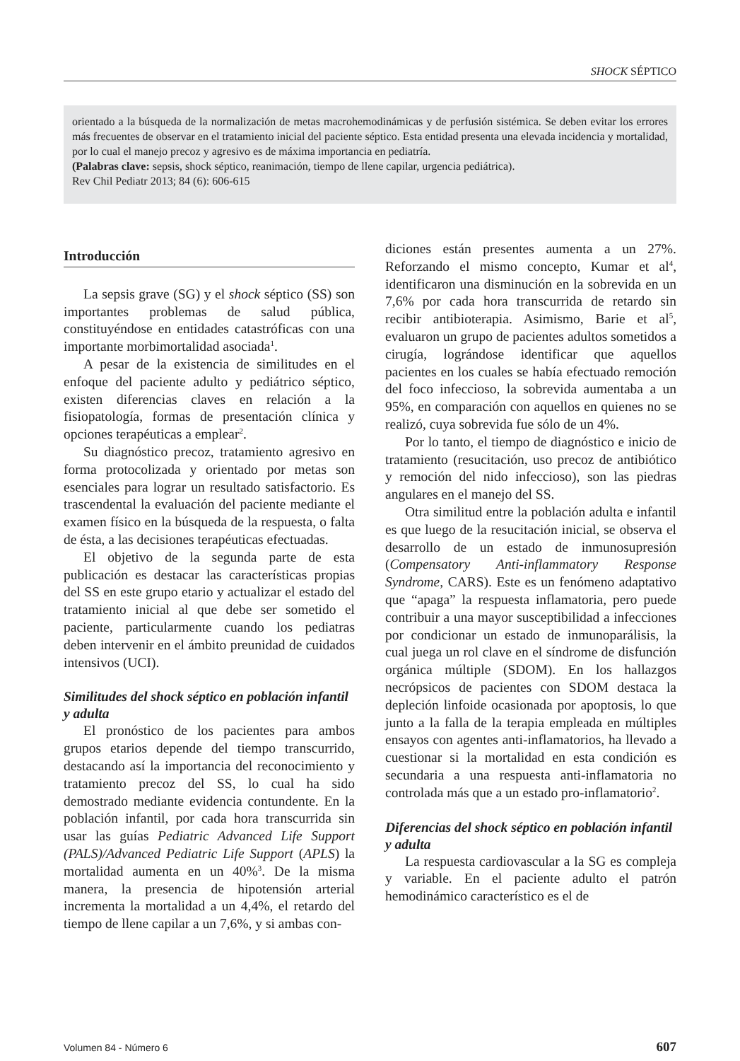SHOCK SÉPTICO
orientado a la búsqueda de la normalización de metas macrohemodinámicas y de perfusión sistémica. Se deben evitar los errores más frecuentes de observar en el tratamiento inicial del paciente séptico. Esta entidad presenta una elevada incidencia y mortalidad, por lo cual el manejo precoz y agresivo es de máxima importancia en pediatría.
(Palabras clave: sepsis, shock séptico, reanimación, tiempo de llene capilar, urgencia pediátrica).
Rev Chil Pediatr 2013; 84 (6): 606-615
Introducción
La sepsis grave (SG) y el shock séptico (SS) son importantes problemas de salud pública, constituyéndose en entidades catastróficas con una importante morbimortalidad asociada<sup>1</sup>.
A pesar de la existencia de similitudes en el enfoque del paciente adulto y pediátrico séptico, existen diferencias claves en relación a la fisiopatología, formas de presentación clínica y opciones terapéuticas a emplear<sup>2</sup>.
Su diagnóstico precoz, tratamiento agresivo en forma protocolizada y orientado por metas son esenciales para lograr un resultado satisfactorio. Es trascendental la evaluación del paciente mediante el examen físico en la búsqueda de la respuesta, o falta de ésta, a las decisiones terapéuticas efectuadas.
El objetivo de la segunda parte de esta publicación es destacar las características propias del SS en este grupo etario y actualizar el estado del tratamiento inicial al que debe ser sometido el paciente, particularmente cuando los pediatras deben intervenir en el ámbito preunidad de cuidados intensivos (UCI).
Similitudes del shock séptico en población infantil y adulta
El pronóstico de los pacientes para ambos grupos etarios depende del tiempo transcurrido, destacando así la importancia del reconocimiento y tratamiento precoz del SS, lo cual ha sido demostrado mediante evidencia contundente. En la población infantil, por cada hora transcurrida sin usar las guías Pediatric Advanced Life Support (PALS)/Advanced Pediatric Life Support (APLS) la mortalidad aumenta en un 40%<sup>3</sup>. De la misma manera, la presencia de hipotensión arterial incrementa la mortalidad a un 4,4%, el retardo del tiempo de llene capilar a un 7,6%, y si ambas con-
diciones están presentes aumenta a un 27%. Reforzando el mismo concepto, Kumar et al<sup>4</sup>, identificaron una disminución en la sobrevida en un 7,6% por cada hora transcurrida de retardo sin recibir antibioterapia. Asimismo, Barie et al<sup>5</sup>, evaluaron un grupo de pacientes adultos sometidos a cirugía, lográndose identificar que aquellos pacientes en los cuales se había efectuado remoción del foco infeccioso, la sobrevida aumentaba a un 95%, en comparación con aquellos en quienes no se realizó, cuya sobrevida fue sólo de un 4%.
Por lo tanto, el tiempo de diagnóstico e inicio de tratamiento (resucitación, uso precoz de antibiótico y remoción del nido infeccioso), son las piedras angulares en el manejo del SS.
Otra similitud entre la población adulta e infantil es que luego de la resucitación inicial, se observa el desarrollo de un estado de inmunosupresión (Compensatory Anti-inflammatory Response Syndrome, CARS). Este es un fenómeno adaptativo que “apaga” la respuesta inflamatoria, pero puede contribuir a una mayor susceptibilidad a infecciones por condicionar un estado de inmunoparálisis, la cual juega un rol clave en el síndrome de disfunción orgánica múltiple (SDOM). En los hallazgos necrópsicos de pacientes con SDOM destaca la depleción linfoide ocasionada por apoptosis, lo que junto a la falla de la terapia empleada en múltiples ensayos con agentes anti-inflamatorios, ha llevado a cuestionar si la mortalidad en esta condición es secundaria a una respuesta anti-inflamatoria no controlada más que a un estado pro-inflamatorio<sup>2</sup>.
Diferencias del shock séptico en población infantil y adulta
La respuesta cardiovascular a la SG es compleja y variable. En el paciente adulto el patrón hemodinámico característico es el de
Volumen 84 - Número 6 607